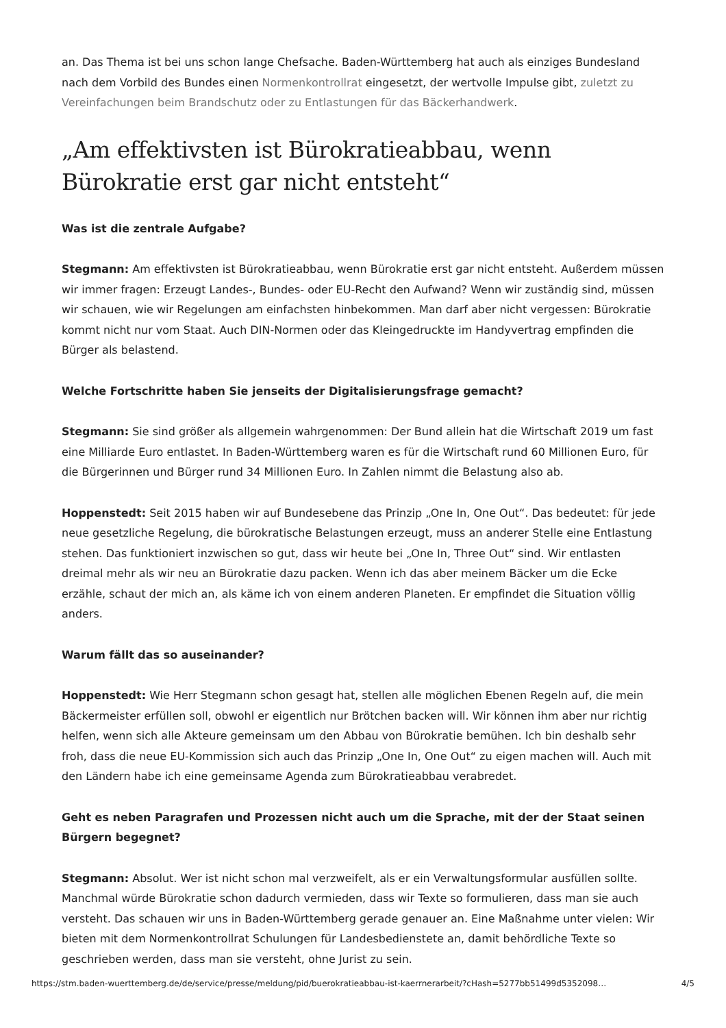an. Das Thema ist bei uns schon lange Chefsache. Baden-Württemberg hat auch als einziges Bundesland nach dem Vorbild des Bundes einen Normenkontrollrat eingesetzt, der wertvolle Impulse gibt, zuletzt zu Vereinfachungen beim Brandschutz oder zu Entlastungen für das Bäckerhandwerk.
„Am effektivsten ist Bürokratieabbau, wenn Bürokratie erst gar nicht entsteht“
Was ist die zentrale Aufgabe?
Stegmann: Am effektivsten ist Bürokratieabbau, wenn Bürokratie erst gar nicht entsteht. Außerdem müssen wir immer fragen: Erzeugt Landes-, Bundes- oder EU-Recht den Aufwand? Wenn wir zuständig sind, müssen wir schauen, wie wir Regelungen am einfachsten hinbekommen. Man darf aber nicht vergessen: Bürokratie kommt nicht nur vom Staat. Auch DIN-Normen oder das Kleingedruckte im Handyvertrag empfinden die Bürger als belastend.
Welche Fortschritte haben Sie jenseits der Digitalisierungsfrage gemacht?
Stegmann: Sie sind größer als allgemein wahrgenommen: Der Bund allein hat die Wirtschaft 2019 um fast eine Milliarde Euro entlastet. In Baden-Württemberg waren es für die Wirtschaft rund 60 Millionen Euro, für die Bürgerinnen und Bürger rund 34 Millionen Euro. In Zahlen nimmt die Belastung also ab.
Hoppenstedt: Seit 2015 haben wir auf Bundesebene das Prinzip „One In, One Out“. Das bedeutet: für jede neue gesetzliche Regelung, die bürokratische Belastungen erzeugt, muss an anderer Stelle eine Entlastung stehen. Das funktioniert inzwischen so gut, dass wir heute bei „One In, Three Out“ sind. Wir entlasten dreimal mehr als wir neu an Bürokratie dazu packen. Wenn ich das aber meinem Bäcker um die Ecke erzähle, schaut der mich an, als käme ich von einem anderen Planeten. Er empfindet die Situation völlig anders.
Warum fällt das so auseinander?
Hoppenstedt: Wie Herr Stegmann schon gesagt hat, stellen alle möglichen Ebenen Regeln auf, die mein Bäckermeister erfüllen soll, obwohl er eigentlich nur Brötchen backen will. Wir können ihm aber nur richtig helfen, wenn sich alle Akteure gemeinsam um den Abbau von Bürokratie bemühen. Ich bin deshalb sehr froh, dass die neue EU-Kommission sich auch das Prinzip „One In, One Out“ zu eigen machen will. Auch mit den Ländern habe ich eine gemeinsame Agenda zum Bürokratieabbau verabredet.
Geht es neben Paragrafen und Prozessen nicht auch um die Sprache, mit der der Staat seinen Bürgern begegnet?
Stegmann: Absolut. Wer ist nicht schon mal verzweifelt, als er ein Verwaltungsformular ausfüllen sollte. Manchmal würde Bürokratie schon dadurch vermieden, dass wir Texte so formulieren, dass man sie auch versteht. Das schauen wir uns in Baden-Württemberg gerade genauer an. Eine Maßnahme unter vielen: Wir bieten mit dem Normenkontrollrat Schulungen für Landesbedienstete an, damit behördliche Texte so geschrieben werden, dass man sie versteht, ohne Jurist zu sein.
https://stm.baden-wuerttemberg.de/de/service/presse/meldung/pid/buerokratieabbau-ist-kaerrnerarbeit/?cHash=5277bb51499d5352098… 4/5